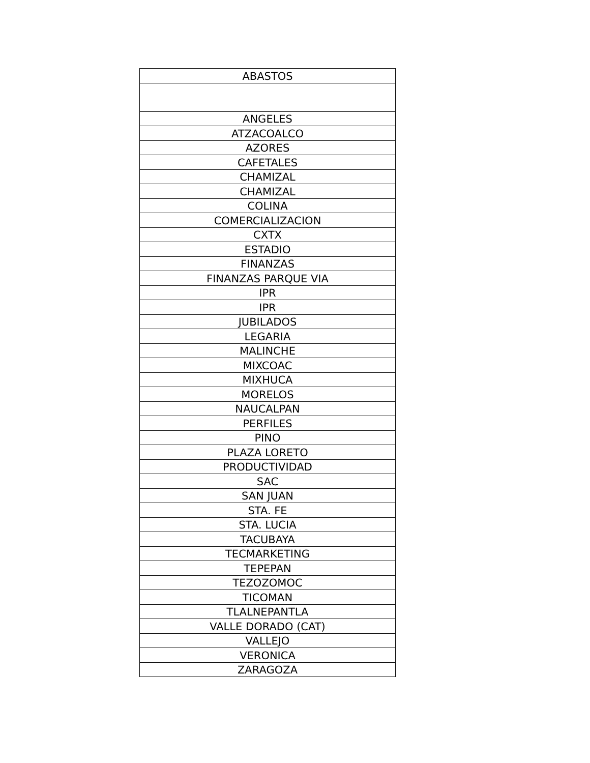| ABASTOS |
| ANGELES |
| ATZACOALCO |
| AZORES |
| CAFETALES |
| CHAMIZAL |
| CHAMIZAL |
| COLINA |
| COMERCIALIZACION |
| CXTX |
| ESTADIO |
| FINANZAS |
| FINANZAS PARQUE VIA |
| IPR |
| IPR |
| JUBILADOS |
| LEGARIA |
| MALINCHE |
| MIXCOAC |
| MIXHUCA |
| MORELOS |
| NAUCALPAN |
| PERFILES |
| PINO |
| PLAZA LORETO |
| PRODUCTIVIDAD |
| SAC |
| SAN JUAN |
| STA. FE |
| STA. LUCIA |
| TACUBAYA |
| TECMARKETING |
| TEPEPAN |
| TEZOZOMOC |
| TICOMAN |
| TLALNEPANTLA |
| VALLE DORADO (CAT) |
| VALLEJO |
| VERONICA |
| ZARAGOZA |